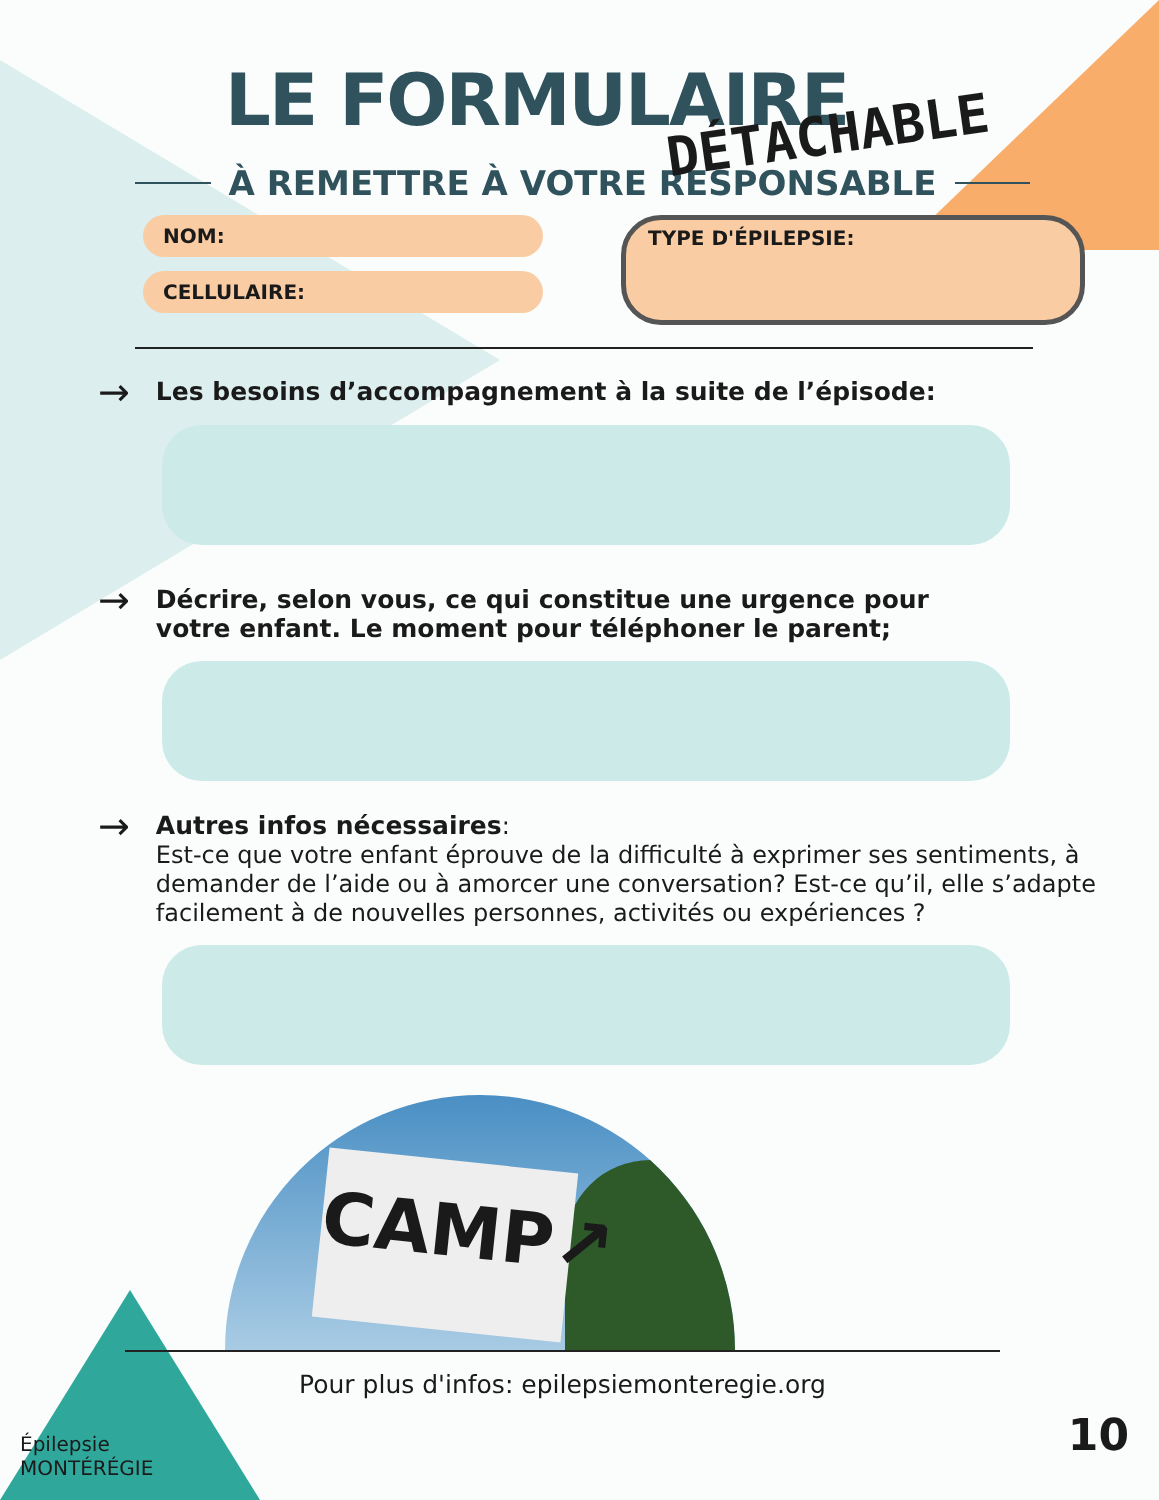LE FORMULAIRE
DÉTACHABLE
À REMETTRE À VOTRE RESPONSABLE
NOM:
CELLULAIRE:
TYPE D'ÉPILEPSIE:
→ Les besoins d’accompagnement à la suite de l’épisode:
→ Décrire, selon vous, ce qui constitue une urgence pour
votre enfant. Le moment pour téléphoner le parent;
→ Autres infos nécessaires:
Est-ce que votre enfant éprouve de la difficulté à exprimer ses sentiments, à demander de l’aide ou à amorcer une conversation? Est-ce qu’il, elle s’adapte facilement à de nouvelles personnes, activités ou expériences ?
CAMP↗
Pour plus d'infos: epilepsiemonteregie.org
Épilepsie
MONTÉRÉGIE
10